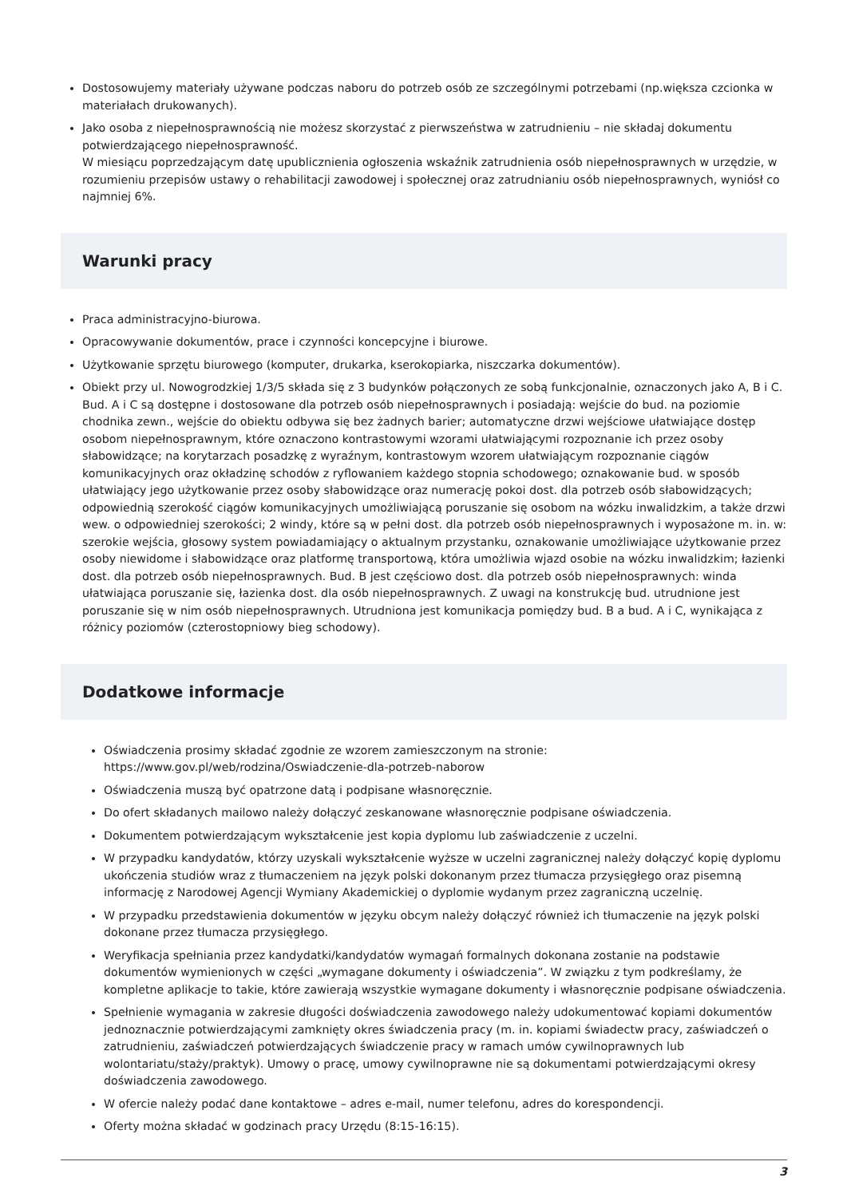Dostosowujemy materiały używane podczas naboru do potrzeb osób ze szczególnymi potrzebami (np.większa czcionka w materiałach drukowanych).
Jako osoba z niepełnosprawnością nie możesz skorzystać z pierwszeństwa w zatrudnieniu – nie składaj dokumentu potwierdzającego niepełnosprawność.
W miesiącu poprzedzającym datę upublicznienia ogłoszenia wskaźnik zatrudnienia osób niepełnosprawnych w urzędzie, w rozumieniu przepisów ustawy o rehabilitacji zawodowej i społecznej oraz zatrudnianiu osób niepełnosprawnych, wyniósł co najmniej 6%.
Warunki pracy
Praca administracyjno-biurowa.
Opracowywanie dokumentów, prace i czynności koncepcyjne i biurowe.
Użytkowanie sprzętu biurowego (komputer, drukarka, kserokopiarka, niszczarka dokumentów).
Obiekt przy ul. Nowogrodzkiej 1/3/5 składa się z 3 budynków połączonych ze sobą funkcjonalnie, oznaczonych jako A, B i C. Bud. A i C są dostępne i dostosowane dla potrzeb osób niepełnosprawnych i posiadają: wejście do bud. na poziomie chodnika zewn., wejście do obiektu odbywa się bez żadnych barier; automatyczne drzwi wejściowe ułatwiające dostęp osobom niepełnosprawnym, które oznaczono kontrastowymi wzorami ułatwiającymi rozpoznanie ich przez osoby słabowidzące; na korytarzach posadzkę z wyraźnym, kontrastowym wzorem ułatwiającym rozpoznanie ciągów komunikacyjnych oraz okładzinę schodów z ryflowaniem każdego stopnia schodowego; oznakowanie bud. w sposób ułatwiający jego użytkowanie przez osoby słabowidzące oraz numerację pokoi dost. dla potrzeb osób słabowidzących; odpowiednią szerokość ciągów komunikacyjnych umożliwiającą poruszanie się osobom na wózku inwalidzkim, a także drzwi wew. o odpowiedniej szerokości; 2 windy, które są w pełni dost. dla potrzeb osób niepełnosprawnych i wyposażone m. in. w: szerokie wejścia, głosowy system powiadamiający o aktualnym przystanku, oznakowanie umożliwiające użytkowanie przez osoby niewidome i słabowidzące oraz platformę transportową, która umożliwia wjazd osobie na wózku inwalidzkim; łazienki dost. dla potrzeb osób niepełnosprawnych. Bud. B jest częściowo dost. dla potrzeb osób niepełnosprawnych: winda ułatwiająca poruszanie się, łazienka dost. dla osób niepełnosprawnych. Z uwagi na konstrukcję bud. utrudnione jest poruszanie się w nim osób niepełnosprawnych. Utrudniona jest komunikacja pomiędzy bud. B a bud. A i C, wynikająca z różnicy poziomów (czterostopniowy bieg schodowy).
Dodatkowe informacje
Oświadczenia prosimy składać zgodnie ze wzorem zamieszczonym na stronie:
https://www.gov.pl/web/rodzina/Oswiadczenie-dla-potrzeb-naborow
Oświadczenia muszą być opatrzone datą i podpisane własnoręcznie.
Do ofert składanych mailowo należy dołączyć zeskanowane własnoręcznie podpisane oświadczenia.
Dokumentem potwierdzającym wykształcenie jest kopia dyplomu lub zaświadczenie z uczelni.
W przypadku kandydatów, którzy uzyskali wykształcenie wyższe w uczelni zagranicznej należy dołączyć kopię dyplomu ukończenia studiów wraz z tłumaczeniem na język polski dokonanym przez tłumacza przysięgłego oraz pisemną informację z Narodowej Agencji Wymiany Akademickiej o dyplomie wydanym przez zagraniczną uczelnię.
W przypadku przedstawienia dokumentów w języku obcym należy dołączyć również ich tłumaczenie na język polski dokonane przez tłumacza przysięgłego.
Weryfikacja spełniania przez kandydatki/kandydatów wymagań formalnych dokonana zostanie na podstawie dokumentów wymienionych w części „wymagane dokumenty i oświadczenia”. W związku z tym podkreślamy, że kompletne aplikacje to takie, które zawierają wszystkie wymagane dokumenty i własnoręcznie podpisane oświadczenia.
Spełnienie wymagania w zakresie długości doświadczenia zawodowego należy udokumentować kopiami dokumentów jednoznacznie potwierdzającymi zamknięty okres świadczenia pracy (m. in. kopiami świadectw pracy, zaświadczeń o zatrudnieniu, zaświadczeń potwierdzających świadczenie pracy w ramach umów cywilnoprawnych lub wolontariatu/staży/praktyk). Umowy o pracę, umowy cywilnoprawne nie są dokumentami potwierdzającymi okresy doświadczenia zawodowego.
W ofercie należy podać dane kontaktowe – adres e-mail, numer telefonu, adres do korespondencji.
Oferty można składać w godzinach pracy Urzędu (8:15-16:15).
3